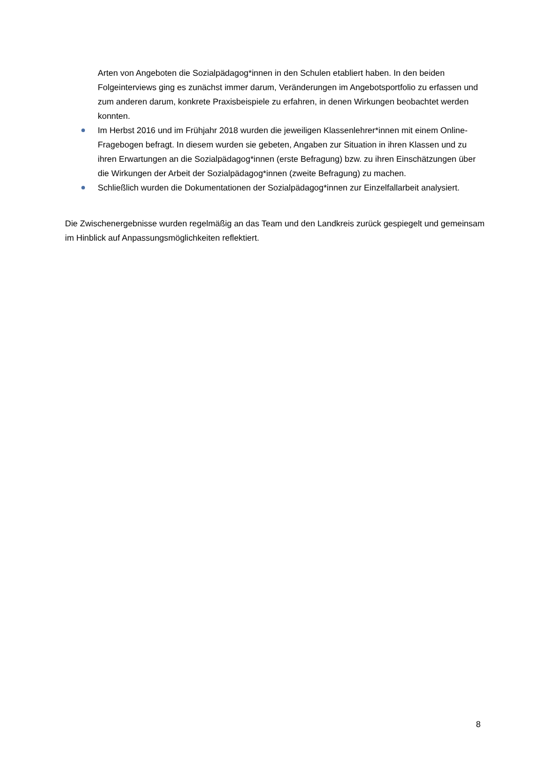Arten von Angeboten die Sozialpädagog*innen in den Schulen etabliert haben. In den beiden Folgeinterviews ging es zunächst immer darum, Veränderungen im Angebotsportfolio zu erfassen und zum anderen darum, konkrete Praxisbeispiele zu erfahren, in denen Wirkungen beobachtet werden konnten.
Im Herbst 2016 und im Frühjahr 2018 wurden die jeweiligen Klassenlehrer*innen mit einem Online-Fragebogen befragt. In diesem wurden sie gebeten, Angaben zur Situation in ihren Klassen und zu ihren Erwartungen an die Sozialpädagog*innen (erste Befragung) bzw. zu ihren Einschätzungen über die Wirkungen der Arbeit der Sozialpädagog*innen (zweite Befragung) zu machen.
Schließlich wurden die Dokumentationen der Sozialpädagog*innen zur Einzelfallarbeit analysiert.
Die Zwischenergebnisse wurden regelmäßig an das Team und den Landkreis zurück gespiegelt und gemeinsam im Hinblick auf Anpassungsmöglichkeiten reflektiert.
8